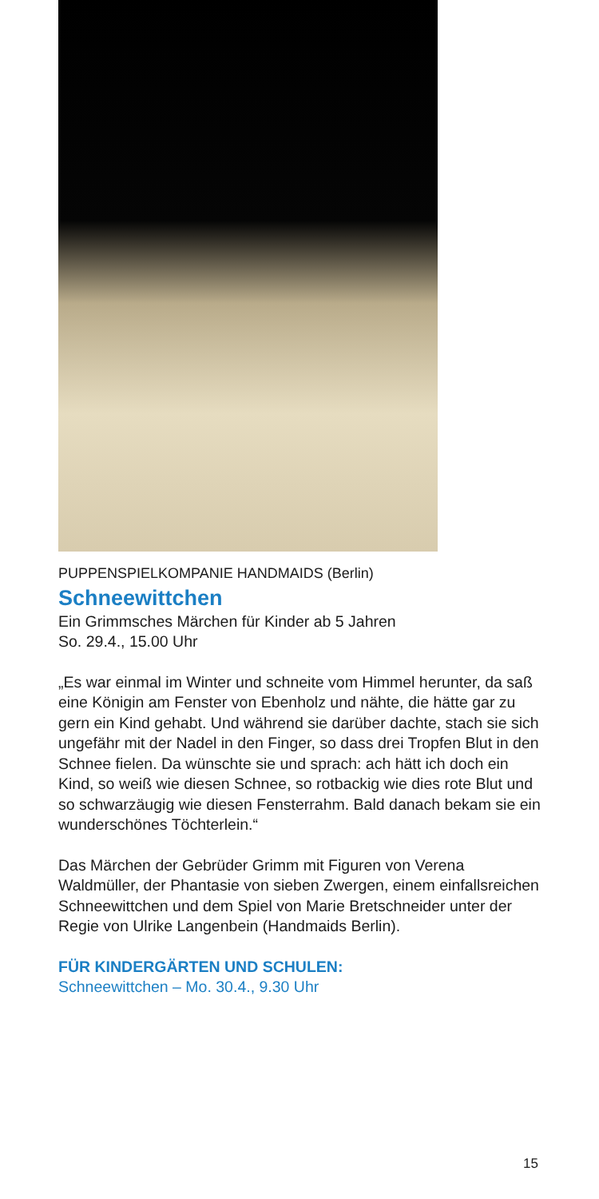PUPPENSPIELKOMPANIE HANDMAIDS (Berlin)
Schneewittchen
Ein Grimmsches Märchen für Kinder ab 5 Jahren
So. 29.4., 15.00 Uhr
„Es war einmal im Winter und schneite vom Himmel herunter, da saß eine Königin am Fenster von Ebenholz und nähte, die hätte gar zu gern ein Kind gehabt. Und während sie darüber dachte, stach sie sich ungefähr mit der Nadel in den Finger, so dass drei Tropfen Blut in den Schnee fielen. Da wünschte sie und sprach: ach hätt ich doch ein Kind, so weiß wie diesen Schnee, so rotbackig wie dies rote Blut und so schwarzäugig wie diesen Fensterrahm. Bald danach bekam sie ein wunderschönes Töchterlein.“
Das Märchen der Gebrüder Grimm mit Figuren von Verena Waldmüller, der Phantasie von sieben Zwergen, einem einfallsreichen Schneewittchen und dem Spiel von Marie Bretschneider unter der Regie von Ulrike Langenbein (Handmaids Berlin).
FÜR KINDERGÄRTEN UND SCHULEN:
Schneewittchen – Mo. 30.4., 9.30 Uhr
15